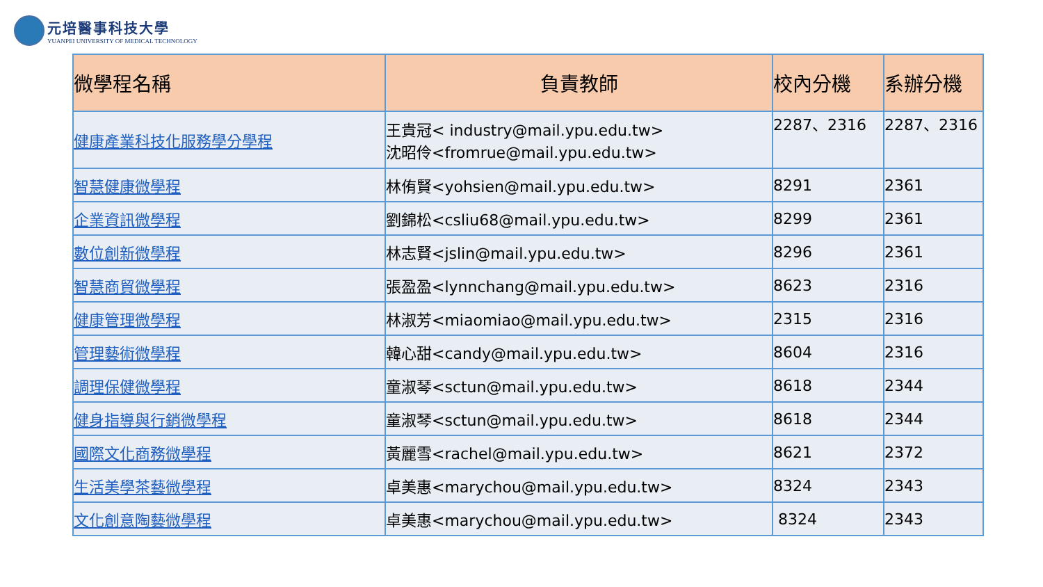元培醫事科技大學
YUANPEI UNIVERSITY OF MEDICAL TECHNOLOGY
| 微學程名稱 | 負責教師 | 校內分機 | 系辦分機 |
| --- | --- | --- | --- |
| 健康產業科技化服務學分學程 | 王貴冠< industry@mail.ypu.edu.tw> 沈昭伶<fromrue@mail.ypu.edu.tw> | 2287、2316 | 2287、2316 |
| 智慧健康微學程 | 林侑賢<yohsien@mail.ypu.edu.tw> | 8291 | 2361 |
| 企業資訊微學程 | 劉錦松<csliu68@mail.ypu.edu.tw> | 8299 | 2361 |
| 數位創新微學程 | 林志賢<jslin@mail.ypu.edu.tw> | 8296 | 2361 |
| 智慧商貿微學程 | 張盈盈<lynnchang@mail.ypu.edu.tw> | 8623 | 2316 |
| 健康管理微學程 | 林淑芳<miaomiao@mail.ypu.edu.tw> | 2315 | 2316 |
| 管理藝術微學程 | 韓心甜<candy@mail.ypu.edu.tw> | 8604 | 2316 |
| 調理保健微學程 | 童淑琴<sctun@mail.ypu.edu.tw> | 8618 | 2344 |
| 健身指導與行銷微學程 | 童淑琴<sctun@mail.ypu.edu.tw> | 8618 | 2344 |
| 國際文化商務微學程 | 黃麗雪<rachel@mail.ypu.edu.tw> | 8621 | 2372 |
| 生活美學茶藝微學程 | 卓美惠<marychou@mail.ypu.edu.tw> | 8324 | 2343 |
| 文化創意陶藝微學程 | 卓美惠<marychou@mail.ypu.edu.tw> | 8324 | 2343 |